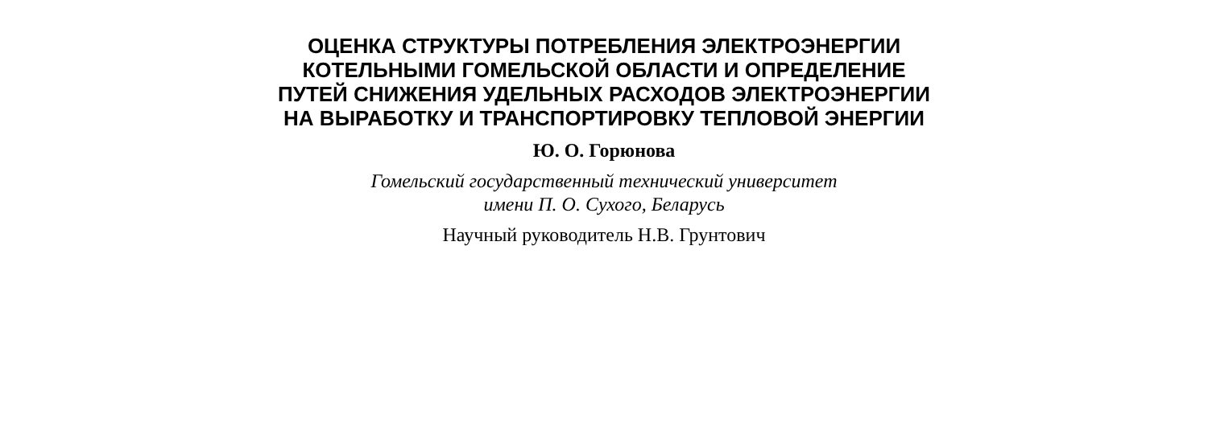ОЦЕНКА СТРУКТУРЫ ПОТРЕБЛЕНИЯ ЭЛЕКТРОЭНЕРГИИ
КОТЕЛЬНЫМИ ГОМЕЛЬСКОЙ ОБЛАСТИ И ОПРЕДЕЛЕНИЕ
ПУТЕЙ СНИЖЕНИЯ УДЕЛЬНЫХ РАСХОДОВ ЭЛЕКТРОЭНЕРГИИ
НА ВЫРАБОТКУ И ТРАНСПОРТИРОВКУ ТЕПЛОВОЙ ЭНЕРГИИ
Ю. О. Горюнова
Гомельский государственный технический университет
имени П. О. Сухого, Беларусь
Научный руководитель Н.В. Грунтович